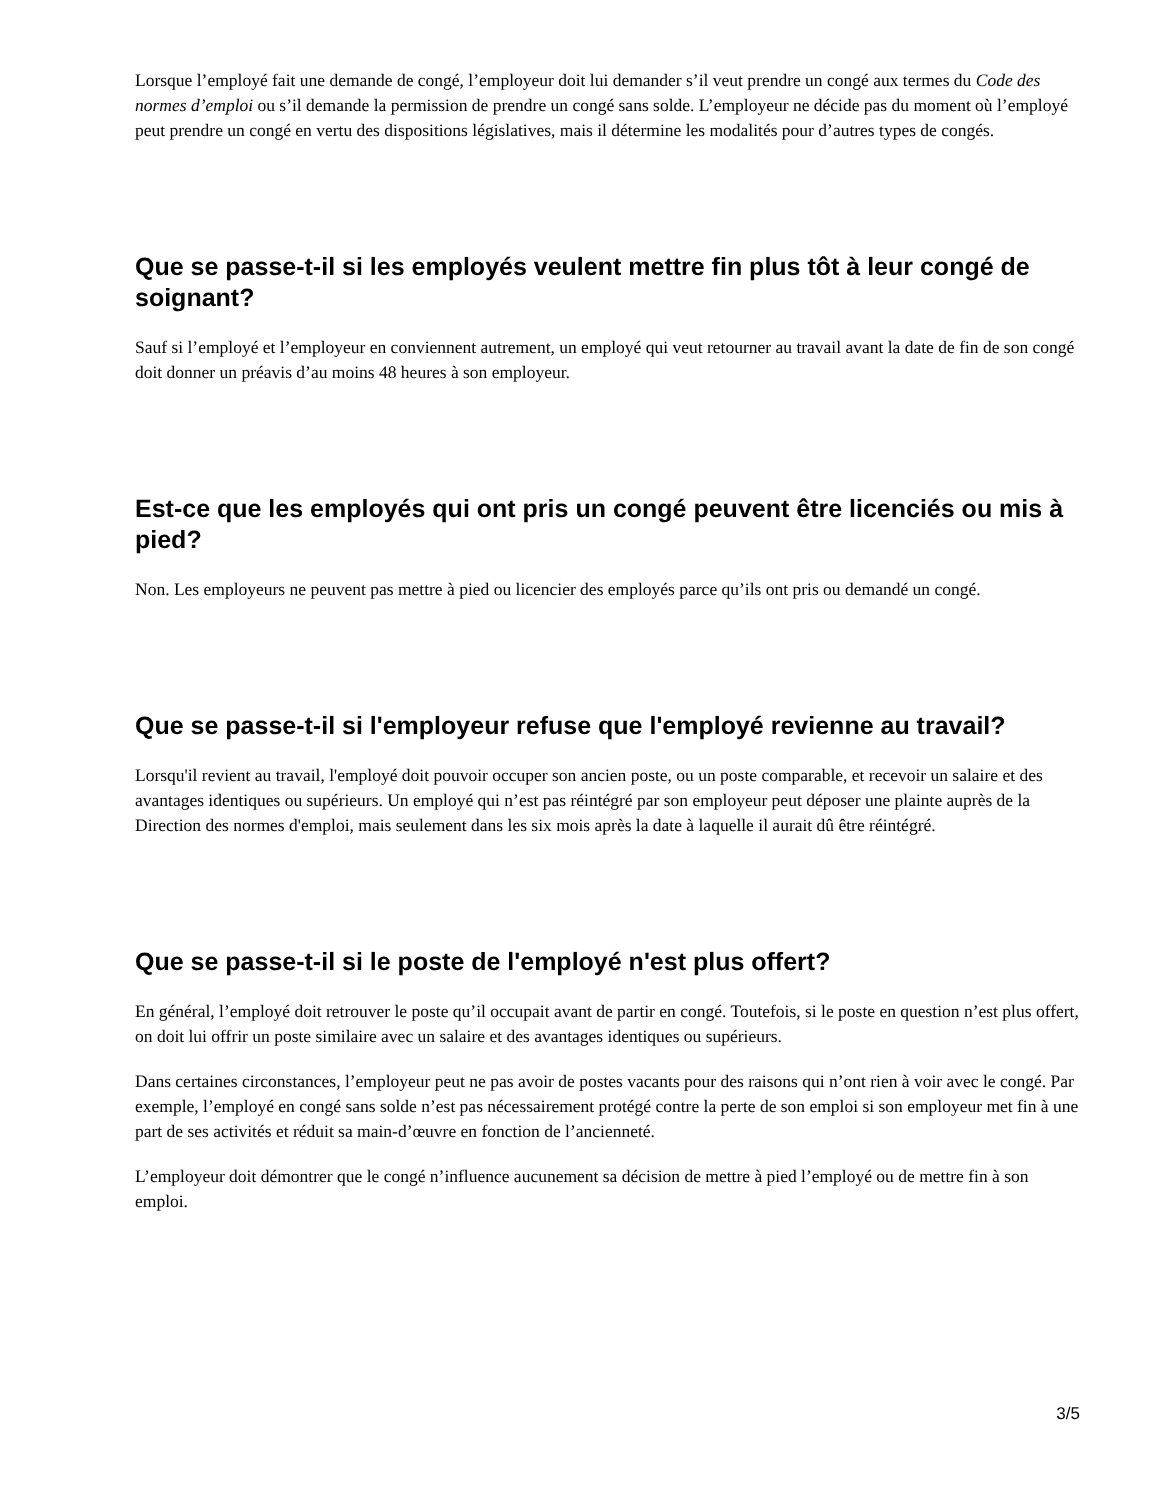Lorsque l’employé fait une demande de congé, l’employeur doit lui demander s’il veut prendre un congé aux termes du Code des normes d’emploi ou s’il demande la permission de prendre un congé sans solde. L’employeur ne décide pas du moment où l’employé peut prendre un congé en vertu des dispositions législatives, mais il détermine les modalités pour d’autres types de congés.
Que se passe-t-il si les employés veulent mettre fin plus tôt à leur congé de soignant?
Sauf si l’employé et l’employeur en conviennent autrement, un employé qui veut retourner au travail avant la date de fin de son congé doit donner un préavis d’au moins 48 heures à son employeur.
Est-ce que les employés qui ont pris un congé peuvent être licenciés ou mis à pied?
Non. Les employeurs ne peuvent pas mettre à pied ou licencier des employés parce qu’ils ont pris ou demandé un congé.
Que se passe-t-il si l'employeur refuse que l'employé revienne au travail?
Lorsqu'il revient au travail, l'employé doit pouvoir occuper son ancien poste, ou un poste comparable, et recevoir un salaire et des avantages identiques ou supérieurs. Un employé qui n’est pas réintégré par son employeur peut déposer une plainte auprès de la Direction des normes d'emploi, mais seulement dans les six mois après la date à laquelle il aurait dû être réintégré.
Que se passe-t-il si le poste de l'employé n'est plus offert?
En général, l’employé doit retrouver le poste qu’il occupait avant de partir en congé. Toutefois, si le poste en question n’est plus offert, on doit lui offrir un poste similaire avec un salaire et des avantages identiques ou supérieurs.
Dans certaines circonstances, l’employeur peut ne pas avoir de postes vacants pour des raisons qui n’ont rien à voir avec le congé. Par exemple, l’employé en congé sans solde n’est pas nécessairement protégé contre la perte de son emploi si son employeur met fin à une part de ses activités et réduit sa main-d’œuvre en fonction de l’ancienneté.
L’employeur doit démontrer que le congé n’influence aucunement sa décision de mettre à pied l’employé ou de mettre fin à son emploi.
3/5